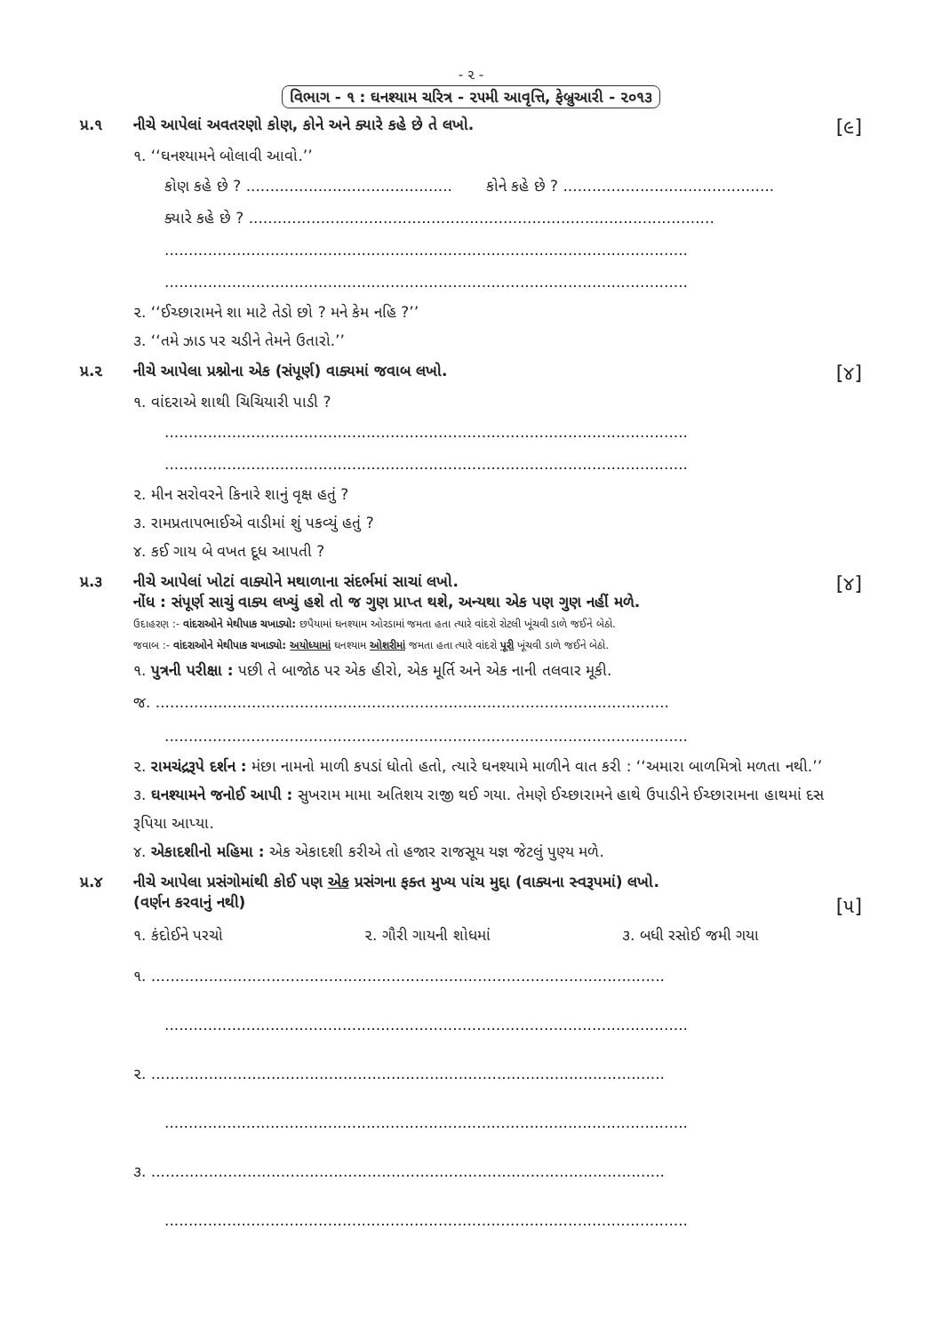- ૨ -
વિભાગ - ૧ : ઘનશ્યામ ચરિત્ર - ૨૫મી આવૃત્તિ, ફેબ્રુઆરી - ૨૦૧૩
પ્ર.૧ નીચે આપેલાં અવતરણો કોણ, કોને અને ક્યારે કહે છે તે લખો.
[૯]
૧. ‘‘ઘનશ્યામને બોલાવી આવો.’’
કોણ કહે છે ? ........................................... કોને કહે છે ? ............................................
ક્યારે કહે છે ? .................................................................................................
.............................................................................................................
.............................................................................................................
૨. ‘‘ઈચ્છારામને શા માટે તેડો છો ? મને કેમ નહિ ?’’
૩. ‘‘તમે ઝાડ પર ચડીને તેમને ઉતારો.’’
પ્ર.૨ નીચે આપેલા પ્રશ્નોના એક (સંપૂર્ણ) વાક્યમાં જવાબ લખો.
[૪]
૧. વાંદરાએ શાથી ચિચિયારી પાડી ?
.............................................................................................................
.............................................................................................................
૨. મીન સરોવરને કિનારે શાનું વૃક્ષ હતું ?
૩. રામપ્રતાપભાઈએ વાડીમાં શું પકવ્યું હતું ?
૪. કઈ ગાય બે વખત દૂધ આપતી ?
પ્ર.૩ નીચે આપેલાં ખોટાં વાક્યોને મથાળાના સંદર્ભમાં સાચાં લખો.
નોંધ : સંપૂર્ણ સાચું વાક્ય લખ્યું હશે તો જ ગુણ પ્રાપ્ત થશે, અન્યથા એક પણ ગુણ નહીં મળે.
[૪]
ઉદાહરણ :- વાંદરાઓને મેથીપાક ચખાડ્યો: છપૈયામાં ઘનશ્યામ ઓરડામાં જમતા હતા ત્યારે વાંદરો રોટલી ખૂંચવી ડાળે જઈને બેઠો.
જવાબ :- વાંદરાઓને મેથીપાક ચખાડ્યો: અયોધ્યામાં ઘનશ્યામ ઓશરીમાં જમતા હતા ત્યારે વાંદરો પૂરી ખૂંચવી ડાળે જઈને બેઠો.
૧. પુત્રની પરીક્ષા : પછી તે બાજોઠ પર એક હીરો, એક મૂર્તિ અને એક નાની તલવાર મૂકી.
જ. ...........................................................................................................
.............................................................................................................
૨. રામચંદ્રરૂપે દર્શન : મંછા નામનો માળી કપડાં ધોતો હતો, ત્યારે ઘનશ્યામે માળીને વાત કરી : ‘‘અમારા બાળમિત્રો મળતા નથી.’’
૩. ઘનશ્યામને જનોઈ આપી : સુખરામ મામા અતિશય રાજી થઈ ગયા. તેમણે ઈચ્છારામને હાથે ઉપાડીને ઈચ્છારામના હાથમાં દસ રૂપિયા આપ્યા.
૪. એકાદશીનો મહિમા : એક એકાદશી કરીએ તો હજાર રાજસૂય યજ્ઞ જેટલું પુણ્ય મળે.
પ્ર.૪ નીચે આપેલા પ્રસંગોમાંથી કોઈ પણ એક પ્રસંગના ફક્ત મુખ્ય પાંચ મુદ્દા (વાક્યના સ્વરૂપમાં) લખો.
(વર્ણન કરવાનું નથી)
[૫]
૧. કંદોઈને પરચો ૨. ગૌરી ગાયની શોધમાં ૩. બધી રસોઈ જમી ગયા
૧. ...........................................................................................................
.............................................................................................................
૨. ...........................................................................................................
.............................................................................................................
૩. ...........................................................................................................
.............................................................................................................